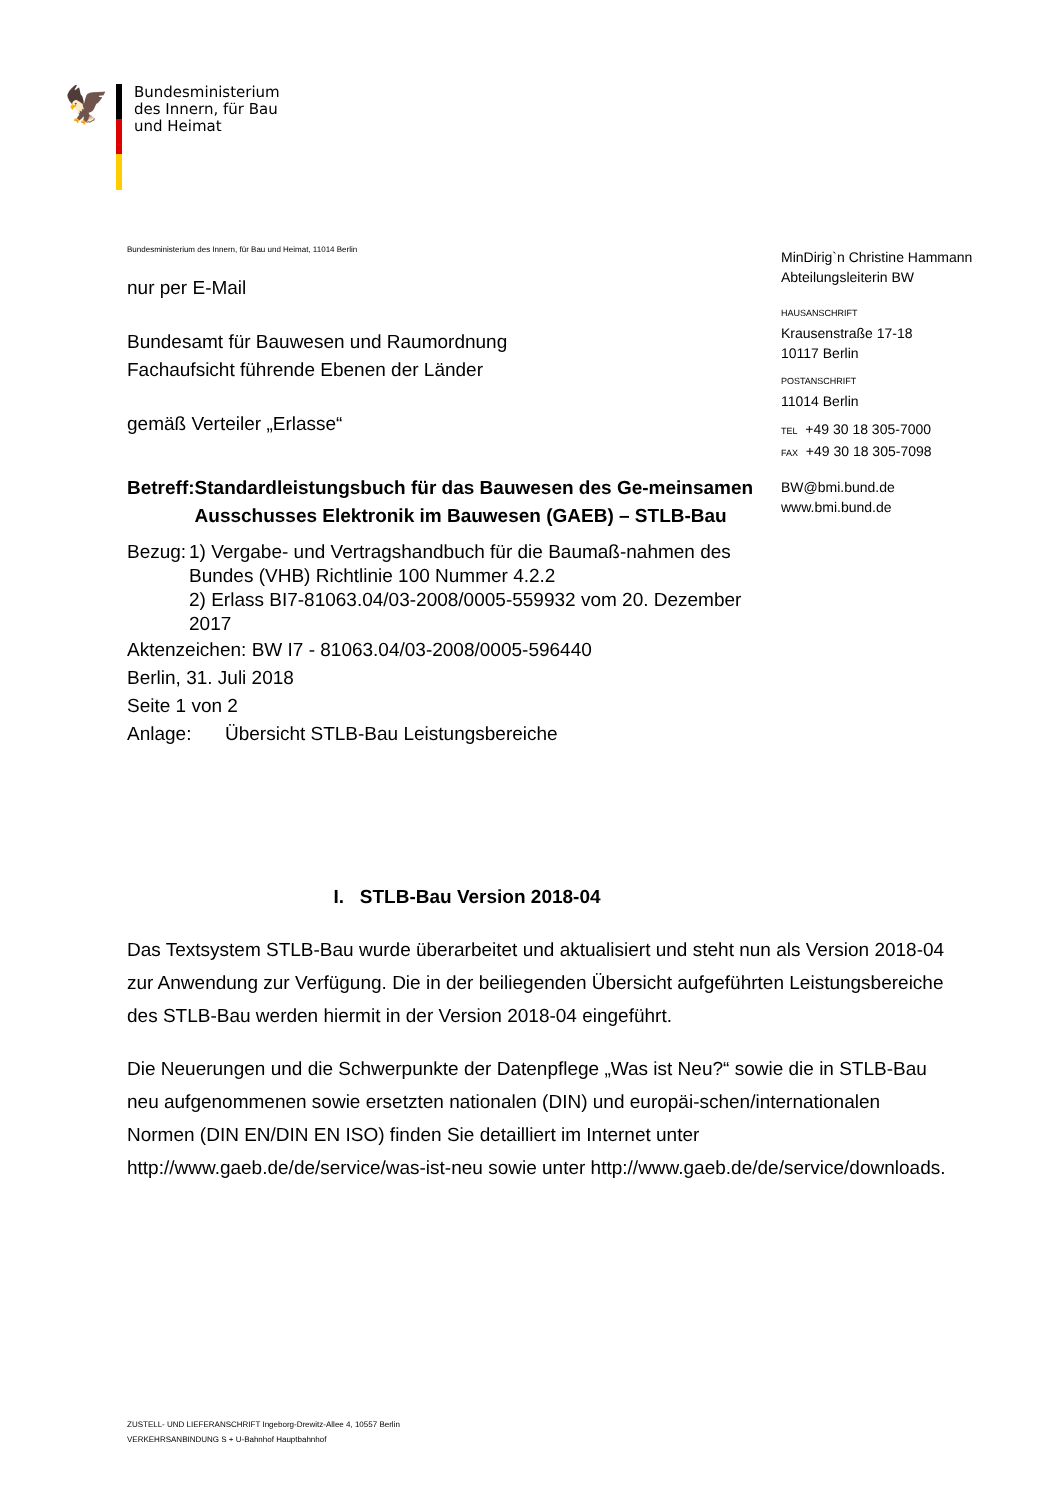🦅
Bundesministerium
des Innern, für Bau
und Heimat
Bundesministerium des Innern, für Bau und Heimat, 11014 Berlin
nur per E-Mail
Bundesamt für Bauwesen und Raumordnung
Fachaufsicht führende Ebenen der Länder
gemäß Verteiler „Erlasse“
Betreff: Standardleistungsbuch für das Bauwesen des Ge-meinsamen Ausschusses Elektronik im Bauwesen (GAEB) – STLB-Bau
Bezug: 1) Vergabe- und Vertragshandbuch für die Baumaß-nahmen des Bundes (VHB) Richtlinie 100 Nummer 4.2.2
2) Erlass BI7-81063.04/03-2008/0005-559932 vom 20. Dezember 2017
Aktenzeichen: BW I7 - 81063.04/03-2008/0005-596440
Berlin, 31. Juli 2018
Seite 1 von 2
Anlage: Übersicht STLB-Bau Leistungsbereiche
MinDirig`n Christine Hammann
Abteilungsleiterin BW
HAUSANSCHRIFT
Krausenstraße 17-18
10117 Berlin
POSTANSCHRIFT
11014 Berlin
TEL +49 30 18 305-7000
FAX +49 30 18 305-7098
BW@bmi.bund.de
www.bmi.bund.de
I. STLB-Bau Version 2018-04
Das Textsystem STLB-Bau wurde überarbeitet und aktualisiert und steht nun als Version 2018-04 zur Anwendung zur Verfügung. Die in der beiliegenden Übersicht aufgeführten Leistungsbereiche des STLB-Bau werden hiermit in der Version 2018-04 eingeführt.
Die Neuerungen und die Schwerpunkte der Datenpflege „Was ist Neu?“ sowie die in STLB-Bau neu aufgenommenen sowie ersetzten nationalen (DIN) und europäi-schen/internationalen Normen (DIN EN/DIN EN ISO) finden Sie detailliert im Internet unter http://www.gaeb.de/de/service/was-ist-neu sowie unter http://www.gaeb.de/de/service/downloads.
ZUSTELL- UND LIEFERANSCHRIFT Ingeborg-Drewitz-Allee 4, 10557 Berlin
VERKEHRSANBINDUNG S + U-Bahnhof Hauptbahnhof